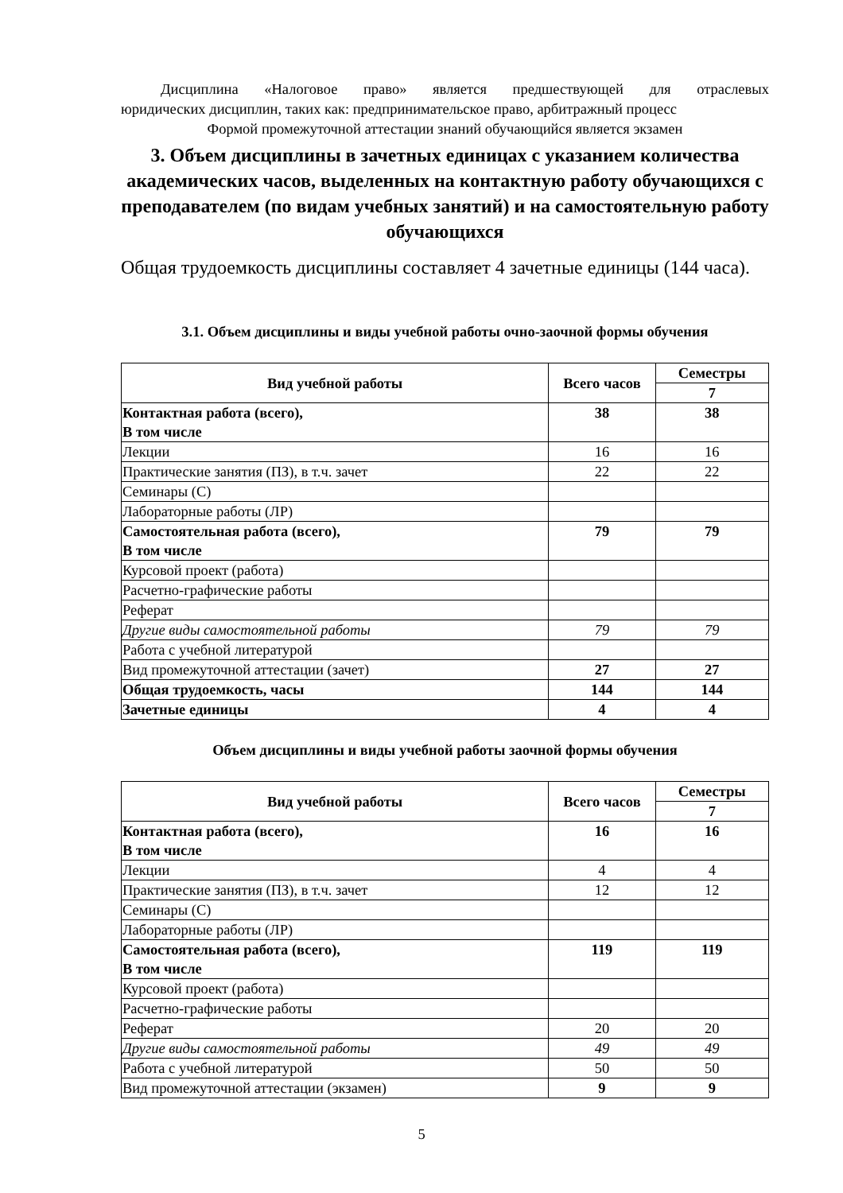Дисциплина «Налоговое право» является предшествующей для отраслевых
юридических дисциплин, таких как: предпринимательское право, арбитражный процесс
Формой промежуточной аттестации знаний обучающийся является экзамен
3. Объем дисциплины в зачетных единицах с указанием количества академических часов, выделенных на контактную работу обучающихся с преподавателем (по видам учебных занятий) и на самостоятельную работу обучающихся
Общая трудоемкость дисциплины составляет 4 зачетные единицы (144 часа).
3.1. Объем дисциплины и виды учебной работы очно-заочной формы обучения
| Вид учебной работы | Всего часов | Семестры |
| --- | --- | --- |
| | | 7 |
| Контактная работа (всего), В том числе | 38 | 38 |
| Лекции | 16 | 16 |
| Практические занятия (ПЗ), в т.ч. зачет | 22 | 22 |
| Семинары (С) | | |
| Лабораторные работы (ЛР) | | |
| Самостоятельная работа (всего), В том числе | 79 | 79 |
| Курсовой проект (работа) | | |
| Расчетно-графические работы | | |
| Реферат | | |
| Другие виды самостоятельной работы | 79 | 79 |
| Работа с учебной литературой | | |
| Вид промежуточной аттестации (зачет) | 27 | 27 |
| Общая трудоемкость, часы | 144 | 144 |
| Зачетные единицы | 4 | 4 |
Объем дисциплины и виды учебной работы заочной формы обучения
| Вид учебной работы | Всего часов | Семестры |
| --- | --- | --- |
| | | 7 |
| Контактная работа (всего), В том числе | 16 | 16 |
| Лекции | 4 | 4 |
| Практические занятия (ПЗ), в т.ч. зачет | 12 | 12 |
| Семинары (С) | | |
| Лабораторные работы (ЛР) | | |
| Самостоятельная работа (всего), В том числе | 119 | 119 |
| Курсовой проект (работа) | | |
| Расчетно-графические работы | | |
| Реферат | 20 | 20 |
| Другие виды самостоятельной работы | 49 | 49 |
| Работа с учебной литературой | 50 | 50 |
| Вид промежуточной аттестации (экзамен) | 9 | 9 |
5